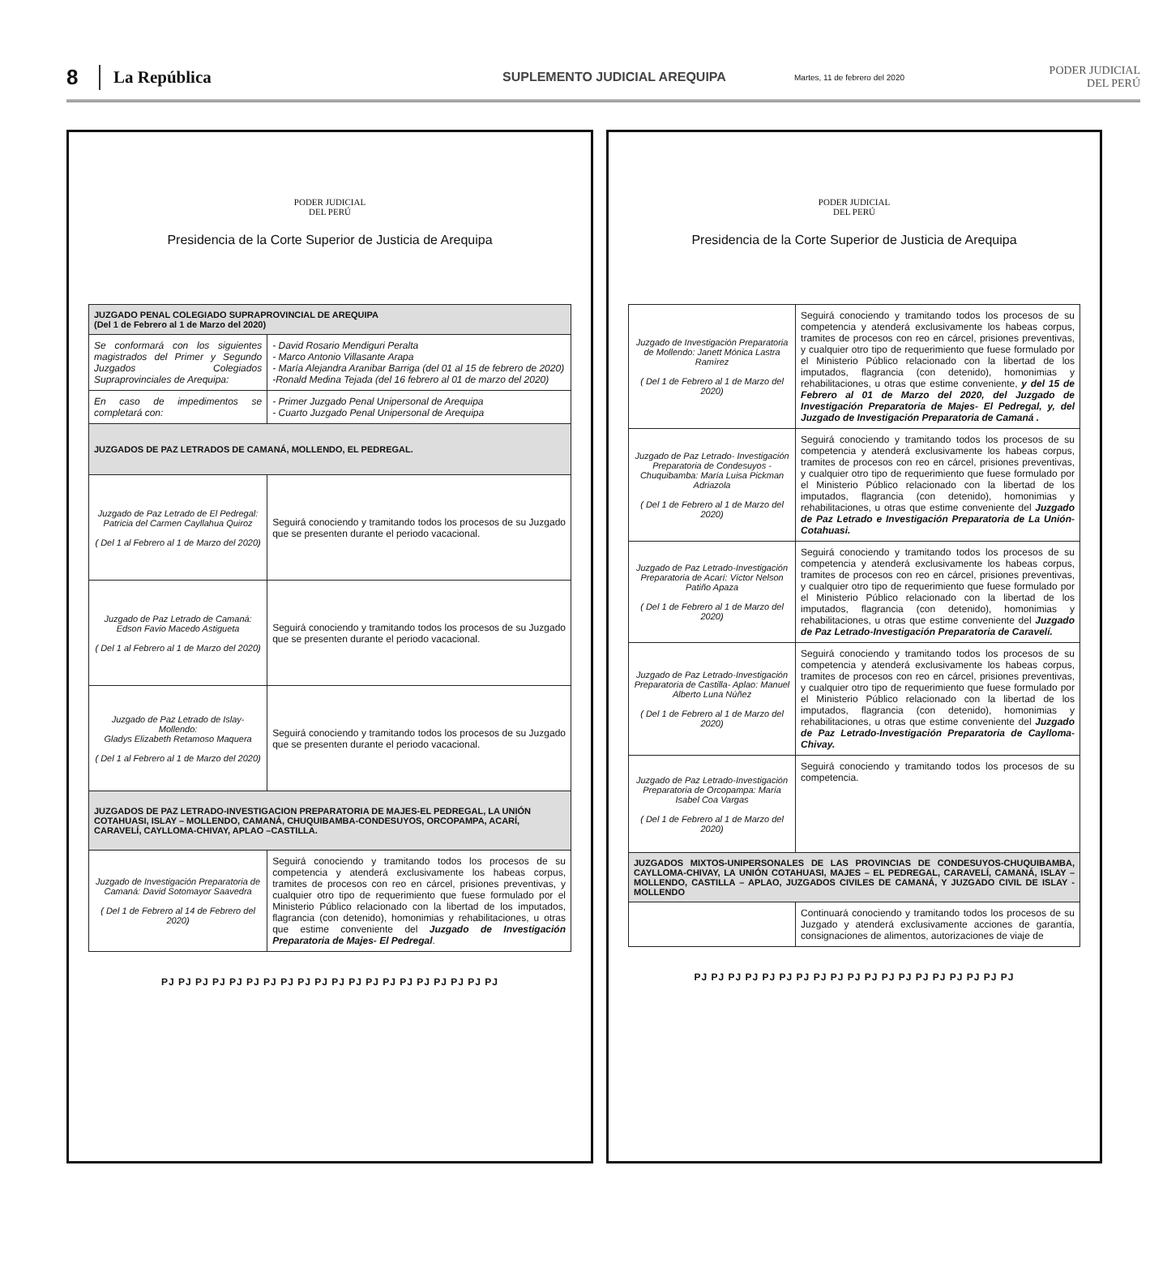8
La República
SUPLEMENTO JUDICIAL AREQUIPA
Martes, 11 de febrero del 2020
PODER JUDICIAL
DEL PERÚ
PODER JUDICIAL
DEL PERÚ
Presidencia de la Corte Superior de Justicia de Arequipa
| JUZGADO PENAL COLEGIADO SUPRAPROVINCIAL DE AREQUIPA (Del 1 de Febrero al 1 de Marzo del 2020) | |
| --- | --- |
| Se conformará con los siguientes magistrados del Primer y Segundo Juzgados Colegiados Supraprovinciales de Arequipa: | - David Rosario Mendiguri Peralta - Marco Antonio Villasante Arapa - María Alejandra Aranibar Barriga (del 01 al 15 de febrero de 2020) -Ronald Medina Tejada (del 16 febrero al 01 de marzo del 2020) |
| En caso de impedimentos se completará con: | - Primer Juzgado Penal Unipersonal de Arequipa - Cuarto Juzgado Penal Unipersonal de Arequipa |
| JUZGADOS DE PAZ LETRADOS DE CAMANÁ, MOLLENDO, EL PEDREGAL. | |
| Juzgado de Paz Letrado de El Pedregal: Patricia del Carmen Cayllahua Quiroz ( Del 1 al Febrero al 1 de Marzo del 2020) | Seguirá conociendo y tramitando todos los procesos de su Juzgado que se presenten durante el periodo vacacional. |
| Juzgado de Paz Letrado de Camaná: Edson Favio Macedo Astigueta ( Del 1 al Febrero al 1 de Marzo del 2020) | Seguirá conociendo y tramitando todos los procesos de su Juzgado que se presenten durante el periodo vacacional. |
| Juzgado de Paz Letrado de Islay-Mollendo: Gladys Elizabeth Retamoso Maquera ( Del 1 al Febrero al 1 de Marzo del 2020) | Seguirá conociendo y tramitando todos los procesos de su Juzgado que se presenten durante el periodo vacacional. |
| JUZGADOS DE PAZ LETRADO-INVESTIGACION PREPARATORIA DE MAJES-EL PEDREGAL, LA UNIÓN COTAHUASI, ISLAY – MOLLENDO, CAMANÁ, CHUQUIBAMBA-CONDESUYOS, ORCOPAMPA, ACARÍ, CARAVELÍ, CAYLLOMA-CHIVAY, APLAO –CASTILLA. | |
| Juzgado de Investigación Preparatoria de Camaná: David Sotomayor Saavedra ( Del 1 de Febrero al 14 de Febrero del 2020) | Seguirá conociendo y tramitando todos los procesos de su competencia y atenderá exclusivamente los habeas corpus, tramites de procesos con reo en cárcel, prisiones preventivas, y cualquier otro tipo de requerimiento que fuese formulado por el Ministerio Público relacionado con la libertad de los imputados, flagrancia (con detenido), homonimias y rehabilitaciones, u otras que estime conveniente del Juzgado de Investigación Preparatoria de Majes- El Pedregal . |
PJ PJ PJ PJ PJ PJ PJ PJ PJ PJ PJ PJ PJ PJ PJ PJ PJ PJ PJ PJ
PODER JUDICIAL
DEL PERÚ
Presidencia de la Corte Superior de Justicia de Arequipa
| Juzgado de Investigación Preparatoria de Mollendo: Janett Mónica Lastra Ramírez ( Del 1 de Febrero al 1 de Marzo del 2020) | Seguirá conociendo y tramitando todos los procesos de su competencia y atenderá exclusivamente los habeas corpus, tramites de procesos con reo en cárcel, prisiones preventivas, y cualquier otro tipo de requerimiento que fuese formulado por el Ministerio Público relacionado con la libertad de los imputados, flagrancia (con detenido), homonimias y rehabilitaciones, u otras que estime conveniente, y del 15 de Febrero al 01 de Marzo del 2020, del Juzgado de Investigación Preparatoria de Majes- El Pedregal, y, del Juzgado de Investigación Preparatoria de Camaná . |
| Juzgado de Paz Letrado- Investigación Preparatoria de Condesuyos - Chuquibamba: María Luisa Pickman Adriazola ( Del 1 de Febrero al 1 de Marzo del 2020) | Seguirá conociendo y tramitando todos los procesos de su competencia y atenderá exclusivamente los habeas corpus, tramites de procesos con reo en cárcel, prisiones preventivas, y cualquier otro tipo de requerimiento que fuese formulado por el Ministerio Público relacionado con la libertad de los imputados, flagrancia (con detenido), homonimias y rehabilitaciones, u otras que estime conveniente del Juzgado de Paz Letrado e Investigación Preparatoria de La Unión-Cotahuasi. |
| Juzgado de Paz Letrado-Investigación Preparatoria de Acarí: Víctor Nelson Patiño Apaza ( Del 1 de Febrero al 1 de Marzo del 2020) | Seguirá conociendo y tramitando todos los procesos de su competencia y atenderá exclusivamente los habeas corpus, tramites de procesos con reo en cárcel, prisiones preventivas, y cualquier otro tipo de requerimiento que fuese formulado por el Ministerio Público relacionado con la libertad de los imputados, flagrancia (con detenido), homonimias y rehabilitaciones, u otras que estime conveniente del Juzgado de Paz Letrado-Investigación Preparatoria de Caravelí. |
| Juzgado de Paz Letrado-Investigación Preparatoria de Castilla- Aplao: Manuel Alberto Luna Núñez ( Del 1 de Febrero al 1 de Marzo del 2020) | Seguirá conociendo y tramitando todos los procesos de su competencia y atenderá exclusivamente los habeas corpus, tramites de procesos con reo en cárcel, prisiones preventivas, y cualquier otro tipo de requerimiento que fuese formulado por el Ministerio Público relacionado con la libertad de los imputados, flagrancia (con detenido), homonimias y rehabilitaciones, u otras que estime conveniente del Juzgado de Paz Letrado-Investigación Preparatoria de Caylloma-Chivay. |
| Juzgado de Paz Letrado-Investigación Preparatoria de Orcopampa: María Isabel Coa Vargas ( Del 1 de Febrero al 1 de Marzo del 2020) | Seguirá conociendo y tramitando todos los procesos de su competencia. |
| JUZGADOS MIXTOS-UNIPERSONALES DE LAS PROVINCIAS DE CONDESUYOS-CHUQUIBAMBA, CAYLLOMA-CHIVAY, LA UNIÓN COTAHUASI, MAJES – EL PEDREGAL, CARAVELÍ, CAMANÁ, ISLAY – MOLLENDO, CASTILLA – APLAO, JUZGADOS CIVILES DE CAMANÁ, Y JUZGADO CIVIL DE ISLAY - MOLLENDO | |
| | Continuará conociendo y tramitando todos los procesos de su Juzgado y atenderá exclusivamente acciones de garantía, consignaciones de alimentos, autorizaciones de viaje de |
PJ PJ PJ PJ PJ PJ PJ PJ PJ PJ PJ PJ PJ PJ PJ PJ PJ PJ PJ